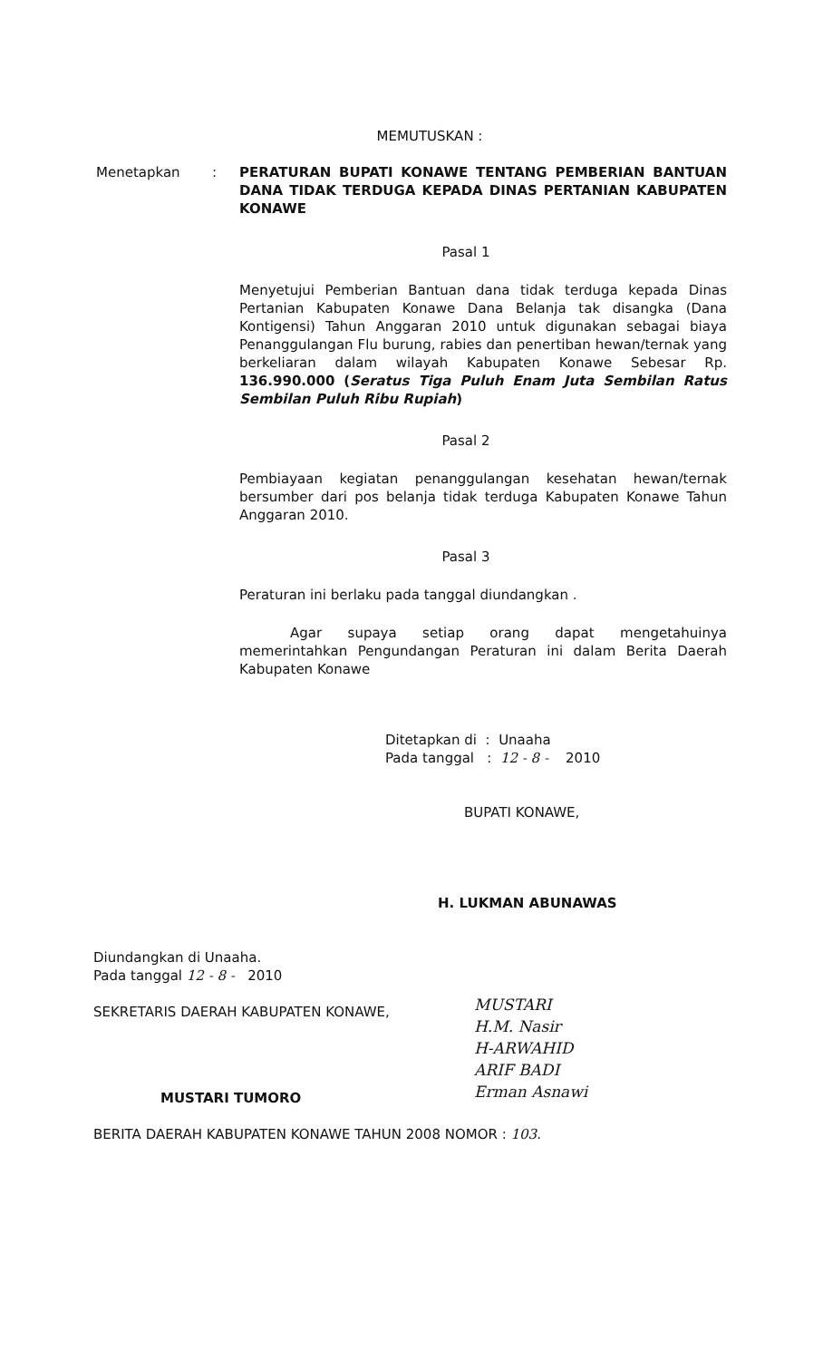MEMUTUSKAN :
Menetapkan : PERATURAN BUPATI KONAWE TENTANG PEMBERIAN BANTUAN DANA TIDAK TERDUGA KEPADA DINAS PERTANIAN KABUPATEN KONAWE
Pasal 1
Menyetujui Pemberian Bantuan dana tidak terduga kepada Dinas Pertanian Kabupaten Konawe Dana Belanja tak disangka (Dana Kontigensi) Tahun Anggaran 2010 untuk digunakan sebagai biaya Penanggulangan Flu burung, rabies dan penertiban hewan/ternak yang berkeliaran dalam wilayah Kabupaten Konawe Sebesar Rp. 136.990.000 (Seratus Tiga Puluh Enam Juta Sembilan Ratus Sembilan Puluh Ribu Rupiah)
Pasal 2
Pembiayaan kegiatan penanggulangan kesehatan hewan/ternak bersumber dari pos belanja tidak terduga Kabupaten Konawe Tahun Anggaran 2010.
Pasal 3
Peraturan ini berlaku pada tanggal diundangkan .
Agar supaya setiap orang dapat mengetahuinya memerintahkan Pengundangan Peraturan ini dalam Berita Daerah Kabupaten Konawe
Ditetapkan di : Unaaha
Pada tanggal : 12 - 8 - 2010
BUPATI KONAWE,
H. LUKMAN ABUNAWAS
Diundangkan di Unaaha.
Pada tanggal 12 - 8 - 2010
SEKRETARIS DAERAH KABUPATEN KONAWE,
MUSTARI TUMORO
MUSTARI
H.M. Nasir
H-ARWAHID
ARIF BADI
Erman Asnawi
BERITA DAERAH KABUPATEN KONAWE TAHUN 2008 NOMOR : 103.